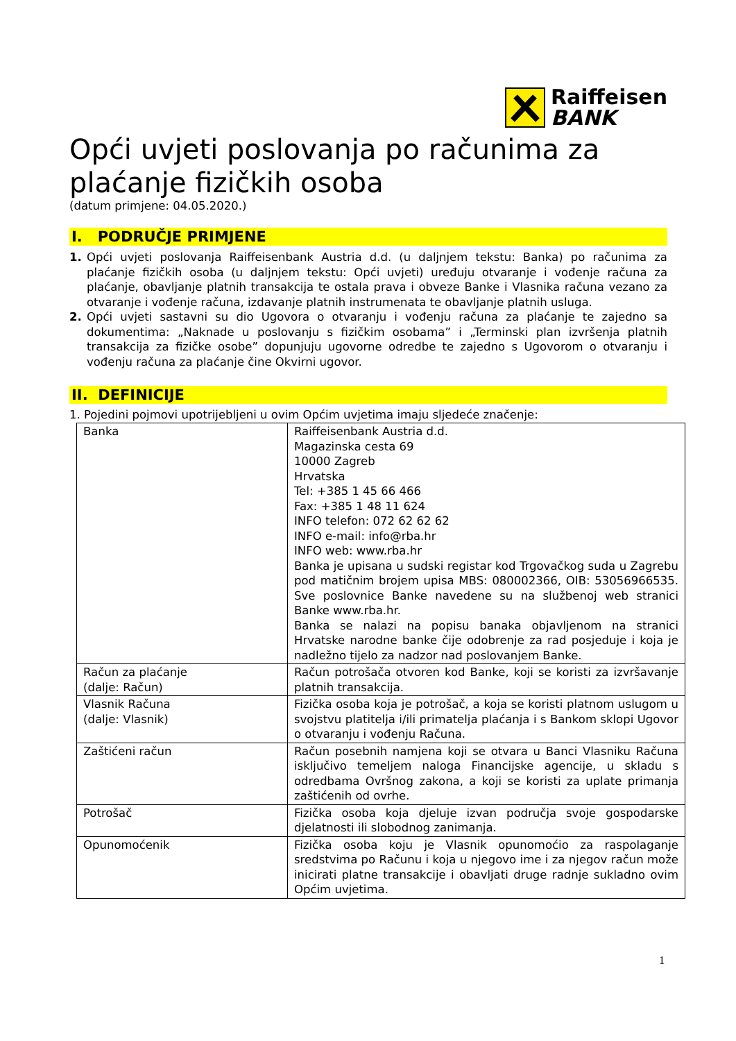Raiffeisen
BANK
Opći uvjeti poslovanja po računima za plaćanje fizičkih osoba
(datum primjene: 04.05.2020.)
I. PODRUČJE PRIMJENE
1. Opći uvjeti poslovanja Raiffeisenbank Austria d.d. (u daljnjem tekstu: Banka) po računima za plaćanje fizičkih osoba (u daljnjem tekstu: Opći uvjeti) uređuju otvaranje i vođenje računa za plaćanje, obavljanje platnih transakcija te ostala prava i obveze Banke i Vlasnika računa vezano za otvaranje i vođenje računa, izdavanje platnih instrumenata te obavljanje platnih usluga.
2. Opći uvjeti sastavni su dio Ugovora o otvaranju i vođenju računa za plaćanje te zajedno sa dokumentima: „Naknade u poslovanju s fizičkim osobama” i „Terminski plan izvršenja platnih transakcija za fizičke osobe” dopunjuju ugovorne odredbe te zajedno s Ugovorom o otvaranju i vođenju računa za plaćanje čine Okvirni ugovor.
II. DEFINICIJE
1. Pojedini pojmovi upotrijebljeni u ovim Općim uvjetima imaju sljedeće značenje:
| Banka | Raiffeisenbank Austria d.d. Magazinska cesta 69 10000 Zagreb Hrvatska Tel: +385 1 45 66 466 Fax: +385 1 48 11 624 INFO telefon: 072 62 62 62 INFO e-mail: info@rba.hr INFO web: www.rba.hr Banka je upisana u sudski registar kod Trgovačkog suda u Zagrebu pod matičnim brojem upisa MBS: 080002366, OIB: 53056966535. Sve poslovnice Banke navedene su na službenoj web stranici Banke www.rba.hr. Banka se nalazi na popisu banaka objavljenom na stranici Hrvatske narodne banke čije odobrenje za rad posjeduje i koja je nadležno tijelo za nadzor nad poslovanjem Banke. |
| Račun za plaćanje (dalje: Račun) | Račun potrošača otvoren kod Banke, koji se koristi za izvršavanje platnih transakcija. |
| Vlasnik Računa (dalje: Vlasnik) | Fizička osoba koja je potrošač, a koja se koristi platnom uslugom u svojstvu platitelja i/ili primatelja plaćanja i s Bankom sklopi Ugovor o otvaranju i vođenju Računa. |
| Zaštićeni račun | Račun posebnih namjena koji se otvara u Banci Vlasniku Računa isključivo temeljem naloga Financijske agencije, u skladu s odredbama Ovršnog zakona, a koji se koristi za uplate primanja zaštićenih od ovrhe. |
| Potrošač | Fizička osoba koja djeluje izvan područja svoje gospodarske djelatnosti ili slobodnog zanimanja. |
| Opunomoćenik | Fizička osoba koju je Vlasnik opunomoćio za raspolaganje sredstvima po Računu i koja u njegovo ime i za njegov račun može inicirati platne transakcije i obavljati druge radnje sukladno ovim Općim uvjetima. |
1